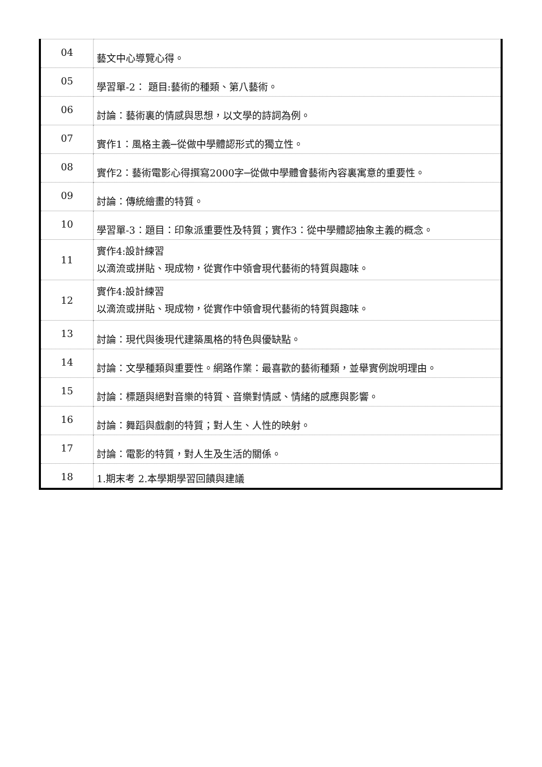| 04 | 藝文中心導覽心得。 |
| 05 | 學習單-2： 題目:藝術的種類、第八藝術。 |
| 06 | 討論：藝術裏的情感與思想，以文學的詩詞為例。 |
| 07 | 實作1：風格主義─從做中學體認形式的獨立性。 |
| 08 | 實作2：藝術電影心得撰寫2000字─從做中學體會藝術內容裏寓意的重要性。 |
| 09 | 討論：傳統繪畫的特質。 |
| 10 | 學習單-3：題目：印象派重要性及特質；實作3：從中學體認抽象主義的概念。 |
| 11 | 實作4:設計練習 以滴流或拼貼、現成物，從實作中領會現代藝術的特質與趣味。 |
| 12 | 實作4:設計練習 以滴流或拼貼、現成物，從實作中領會現代藝術的特質與趣味。 |
| 13 | 討論：現代與後現代建築風格的特色與優缺點。 |
| 14 | 討論：文學種類與重要性。網路作業：最喜歡的藝術種類，並舉實例說明理由。 |
| 15 | 討論：標題與絕對音樂的特質、音樂對情感、情緒的感應與影響。 |
| 16 | 討論：舞蹈與戲劇的特質；對人生、人性的映射。 |
| 17 | 討論：電影的特質，對人生及生活的關係。 |
| 18 | 1.期末考 2.本學期學習回饋與建議 |